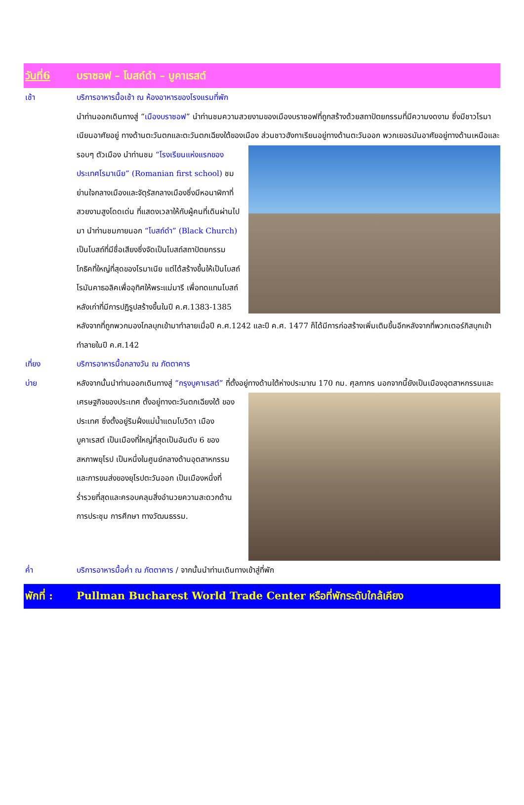วันที่6 บราซอฟ – โบสถ์ดำ – บูคาเรสต์
เช้า บริการอาหารมื้อเช้า ณ ห้องอาหารของโรงแรมที่พัก
นำท่านออกเดินทางสู่ “เมืองบราซอฟ” นำท่านชมความสวยงามของเมืองบราซอฟที่ถูกสร้างด้วยสถาปัตยกรรมที่มีความงดงาม ซึ่งมีชาวโรมาเนียนอาศัยอยู่ ทางด้านตะวันตกและตะวันตกเฉียงใต้ของเมือง ส่วนชาวฮังกาเรียนอยู่ ทางด้านตะวันออก พวกเยอรมันอาศัยอยู่ทางด้านเหนือและรอบๆ ตัวเมือง นำท่านชม “โรงเรียนแห่งแรกของประเทศโรมาเนีย” (Romanian first school) ชมย่านใจกลางเมืองและจัตุรัสกลางเมืองซึ่งมีหอนาฬิกาที่สวยงามสูงโดดเด่น ที่แสดงเวลาให้กับผู้คนที่เดินผ่านไปมา นำท่านชมภายนอก “โบสถ์ดำ” (Black Church) เป็นโบสถ์ที่มีชื่อเสียงซึ่งจัดเป็นโบสถ์สถาปัตยกรรมโกธิคที่ใหญ่ที่สุดของโรมาเนีย แต่ได้สร้างขึ้นให้เป็นโบสถ์โรมันคาธอลิคเพื่ออุทิศให้พระแม่มารี เพื่อทดแทนโบสถ์หลังเก่าที่มีการปฏิรูปสร้างขึ้นในปี ค.ศ.1383-1385 หลังจากที่ถูกพวกมองโกลบุกเข้ามาทำลายเมื่อปี ค.ศ.1242 และปี ค.ศ. 1477 ก็ได้มีการก่อสร้างเพิ่มเติมขึ้นอีกหลังจากที่พวกเตอร์กิสบุกเข้าทำลายในปี ค.ศ.142
เที่ยง บริการอาหารมื้อกลางวัน ณ ภัตตาคาร
บ่าย หลังจากนั้นนำท่านออกเดินทางสู่ “กรุงบูคาเรสต์” ที่ตั้งอยู่ทางด้านใต้ห่างประมาณ 170 กม. ศุลกากร นอกจากนี้ยัง เป็นเมืองอุตสาหกรรมและเศรษฐกิจของประเทศ ตั้งอยู่ทางตะวันตกเฉียงใต้ ของประเทศ ซึ่งตั้งอยู่ริมฝั่งแม่น้ำแดมโบวิดา เมืองบูคาเรสต์ เป็นเมืองที่ใหญ่ที่สุดเป็นอันดับ 6 ของสหภาพยุโรป เป็นหนึ่งในศูนย์กลางด้านอุตสาหกรรมและการขนส่งของยุโรปตะวันออก เป็นเมืองหนึ่งที่ร่ำรวยที่สุดและครอบคลุมสิ่งอำนวยความสะดวกด้านการประชุม การศึกษา ทางวัฒนธรรม.
ค่ำ บริการอาหารมื้อค่ำ ณ ภัตตาคาร / จากนั้นนำท่านเดินทางเข้าสู่ที่พัก
พักที่ : Pullman Bucharest World Trade Center หรือที่พักระดับใกล้เคียง